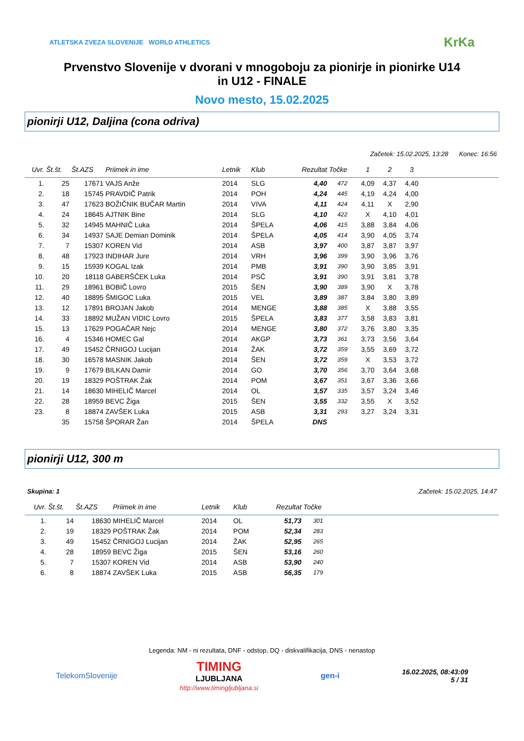ATLETSKA ZVEZA SLOVENIJE WORLD ATHLETICS
KrKa
Prvenstvo Slovenije v dvorani v mnogoboju za pionirje in pionirke U14
in U12 - FINALE
Novo mesto, 15.02.2025
pionirji U12, Daljina (cona odriva)
Začetek: 15.02.2025, 13:28 Konec: 16:56
| Uvr. | Št.št. | Št.AZS | Priimek in ime | Letnik | Klub | Rezultat | Točke | 1 | 2 | 3 | |
| --- | --- | --- | --- | --- | --- | --- | --- | --- | --- | --- | --- |
| 1. | 25 | 17671 | VAJS Anže | 2014 | SLG | 4,40 | 472 | 4,09 | 4,37 | 4,40 | |
| 2. | 18 | 15745 | PRAVDIČ Patrik | 2014 | POH | 4,24 | 445 | 4,19 | 4,24 | 4,00 | |
| 3. | 47 | 17623 | BOŽIČNIK BUČAR Martin | 2014 | VIVA | 4,11 | 424 | 4,11 | X | 2,90 | |
| 4. | 24 | 18645 | AJTNIK Bine | 2014 | SLG | 4,10 | 422 | X | 4,10 | 4,01 | |
| 5. | 32 | 14945 | MAHNIČ Luka | 2014 | ŠPELA | 4,06 | 415 | 3,88 | 3,84 | 4,06 | |
| 6. | 34 | 14937 | SAJE Demian Dominik | 2014 | ŠPELA | 4,05 | 414 | 3,90 | 4,05 | 3,74 | |
| 7. | 7 | 15307 | KOREN Vid | 2014 | ASB | 3,97 | 400 | 3,87 | 3,87 | 3,97 | |
| 8. | 48 | 17923 | INDIHAR Jure | 2014 | VRH | 3,96 | 399 | 3,90 | 3,96 | 3,76 | |
| 9. | 15 | 15939 | KOGAL Izak | 2014 | PMB | 3,91 | 390 | 3,90 | 3,85 | 3,91 | |
| 10. | 20 | 18118 | GABERŠČEK Luka | 2014 | PSČ | 3,91 | 390 | 3,91 | 3,81 | 3,78 | |
| 11. | 29 | 18961 | BOBIČ Lovro | 2015 | ŠEN | 3,90 | 389 | 3,90 | X | 3,78 | |
| 12. | 40 | 18895 | ŠMIGOC Luka | 2015 | VEL | 3,89 | 387 | 3,84 | 3,80 | 3,89 | |
| 13. | 12 | 17891 | BROJAN Jakob | 2014 | MENGE | 3,88 | 385 | X | 3,88 | 3,55 | |
| 14. | 33 | 18892 | MUŽAN VIDIC Lovro | 2015 | ŠPELA | 3,83 | 377 | 3,58 | 3,83 | 3,81 | |
| 15. | 13 | 17629 | POGAČAR Nejc | 2014 | MENGE | 3,80 | 372 | 3,76 | 3,80 | 3,35 | |
| 16. | 4 | 15346 | HOMEC Gal | 2014 | AKGP | 3,73 | 361 | 3,73 | 3,56 | 3,64 | |
| 17. | 49 | 15452 | ČRNIGOJ Lucijan | 2014 | ŽAK | 3,72 | 359 | 3,55 | 3,69 | 3,72 | |
| 18. | 30 | 16578 | MASNIK Jakob | 2014 | ŠEN | 3,72 | 359 | X | 3,53 | 3,72 | |
| 19. | 9 | 17679 | BILKAN Damir | 2014 | GO | 3,70 | 356 | 3,70 | 3,64 | 3,68 | |
| 20. | 19 | 18329 | POŠTRAK Žak | 2014 | POM | 3,67 | 351 | 3,67 | 3,36 | 3,66 | |
| 21. | 14 | 18630 | MIHELIČ Marcel | 2014 | OL | 3,57 | 335 | 3,57 | 3,24 | 3,46 | |
| 22. | 28 | 18959 | BEVC Žiga | 2015 | ŠEN | 3,55 | 332 | 3,55 | X | 3,52 | |
| 23. | 8 | 18874 | ZAVŠEK Luka | 2015 | ASB | 3,31 | 293 | 3,27 | 3,24 | 3,31 | |
| | 35 | 15758 | ŠPORAR Žan | 2014 | ŠPELA | DNS | | | | | |
pionirji U12, 300 m
Skupina: 1 Začetek: 15.02.2025, 14:47
| Uvr. | Št.št. | Št.AZS | Priimek in ime | Letnik | Klub | Rezultat | Točke | |
| --- | --- | --- | --- | --- | --- | --- | --- | --- |
| 1. | 14 | 18630 | MIHELIČ Marcel | 2014 | OL | 51,73 | 301 | |
| 2. | 19 | 18329 | POŠTRAK Žak | 2014 | POM | 52,34 | 283 | |
| 3. | 49 | 15452 | ČRNIGOJ Lucijan | 2014 | ŽAK | 52,95 | 265 | |
| 4. | 28 | 18959 | BEVC Žiga | 2015 | ŠEN | 53,16 | 260 | |
| 5. | 7 | 15307 | KOREN Vid | 2014 | ASB | 53,90 | 240 | |
| 6. | 8 | 18874 | ZAVŠEK Luka | 2015 | ASB | 56,35 | 179 | |
Legenda: NM - ni rezultata, DNF - odstop, DQ - diskvalifikacija, DNS - nenastop
TelekomSlovenije TIMING
LJUBLJANA
http://www.timingljubljana.si gen-i 16.02.2025, 08:43:09
5 / 31